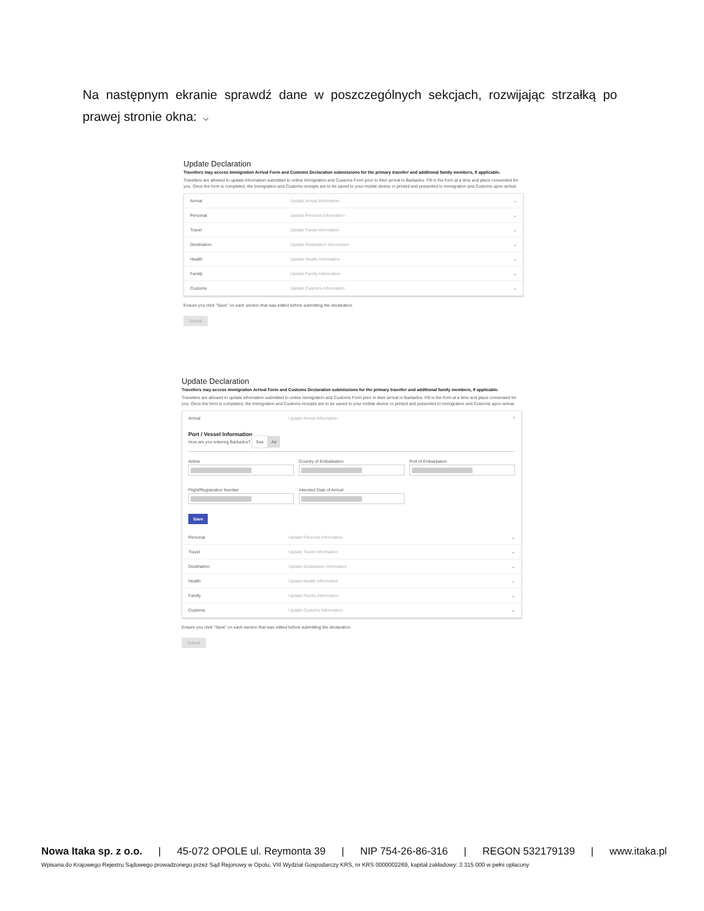Na następnym ekranie sprawdź dane w poszczególnych sekcjach, rozwijając strzałką po prawej stronie okna: ⌄
Update Declaration
Travellers may access Immigration Arrival Form and Customs Declaration submissions for the primary traveller and additional family members, if applicable.
Travellers are allowed to update information submitted to online Immigration and Customs Form prior to their arrival in Barbados. Fill in the form at a time and place convenient for you. Once the form is completed, the Immigration and Customs receipts are to be saved to your mobile device or printed and presented to Immigration and Customs upon arrival.
Arrival Update Arrival Information ⌄
Personal Update Personal Information ⌄
Travel Update Travel Information ⌄
Destination Update Destination Information ⌄
Health Update Health Information ⌄
Family Update Family Information ⌄
Customs Update Customs Information ⌄
Ensure you click "Save" on each section that was edited before submitting the declaration.
Submit
Update Declaration
Travellers may access Immigration Arrival Form and Customs Declaration submissions for the primary traveller and additional family members, if applicable.
Travellers are allowed to update information submitted to online Immigration and Customs Form prior to their arrival in Barbados. Fill in the form at a time and place convenient for you. Once the form is completed, the Immigration and Customs receipts are to be saved to your mobile device or printed and presented to Immigration and Customs upon arrival.
Arrival Update Arrival Information ^
Port / Vessel Information
How are you entering Barbados? Sea Air
Airline Country of Embarkation Port of Embarkation
Flight/Registration Number Intended Date of Arrival
Save
Personal Update Personal Information ⌄
Travel Update Travel Information ⌄
Destination Update Destination Information ⌄
Health Update Health Information ⌄
Family Update Family Information ⌄
Customs Update Customs Information ⌄
Ensure you click "Save" on each section that was edited before submitting the declaration.
Submit
Nowa Itaka sp. z o.o. | 45-072 OPOLE ul. Reymonta 39 | NIP 754-26-86-316 | REGON 532179139 | www.itaka.pl
Wpisana do Krajowego Rejestru Sądowego prowadzonego przez Sąd Rejonowy w Opolu, VIII Wydział Gospodarczy KRS, nr KRS 0000002269, kapitał zakładowy: 3 315 000 w pełni opłacony